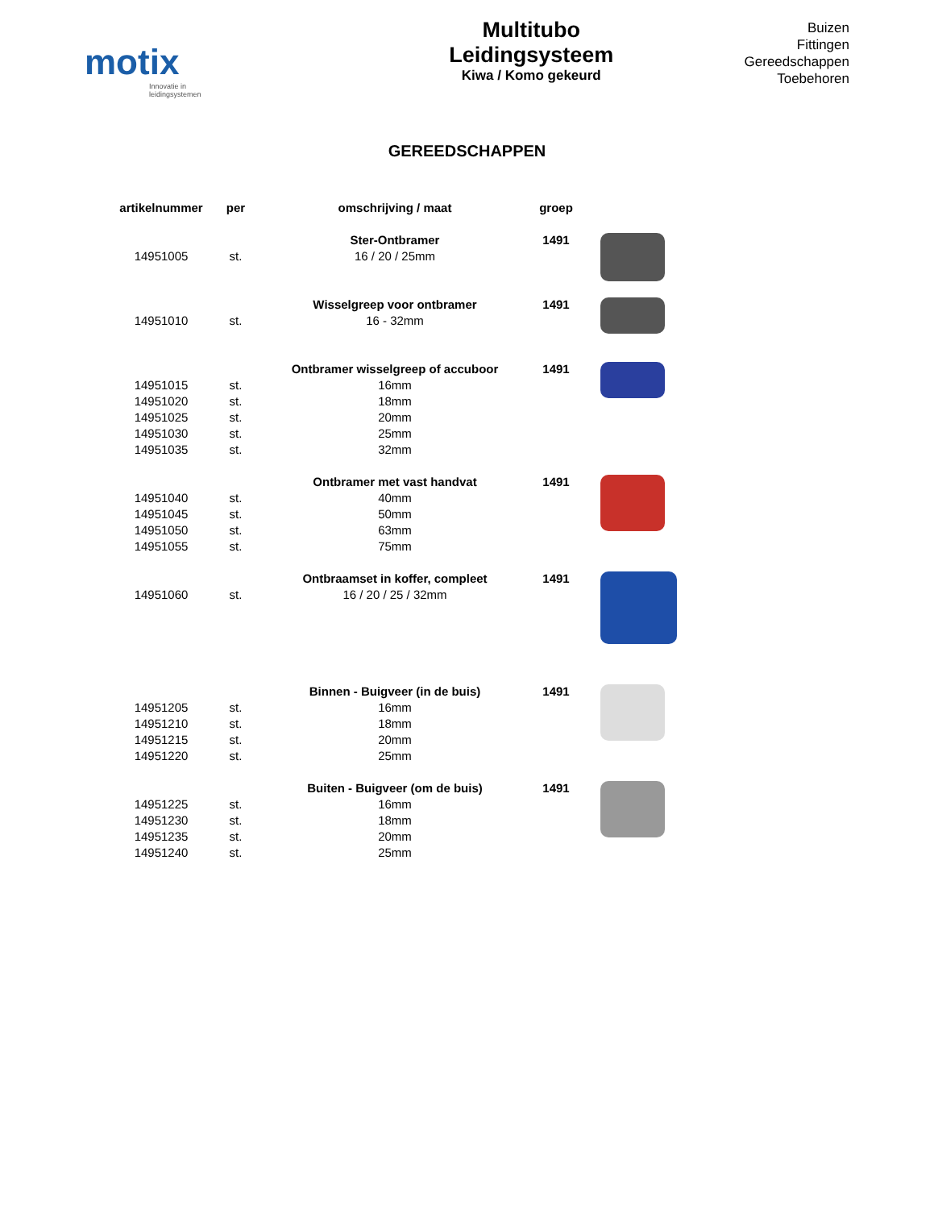motix
Innovatie in leidingsystemen
Multitubo
Leidingsysteem
Kiwa / Komo gekeurd
Buizen
Fittingen
Gereedschappen
Toebehoren
GEREEDSCHAPPEN
| artikelnummer | per | omschrijving / maat | groep | |
| --- | --- | --- | --- | --- |
| | | Ster-Ontbramer | 1491 | |
| 14951005 | st. | 16 / 20 / 25mm | | |
| | | Wisselgreep voor ontbramer | 1491 | |
| 14951010 | st. | 16 - 32mm | | |
| | | Ontbramer wisselgreep of accuboor | 1491 | |
| 14951015 | st. | 16mm | | |
| 14951020 | st. | 18mm | | |
| 14951025 | st. | 20mm | | |
| 14951030 | st. | 25mm | | |
| 14951035 | st. | 32mm | | |
| | | Ontbramer met vast handvat | 1491 | |
| 14951040 | st. | 40mm | | |
| 14951045 | st. | 50mm | | |
| 14951050 | st. | 63mm | | |
| 14951055 | st. | 75mm | | |
| | | Ontbraamset in koffer, compleet | 1491 | |
| 14951060 | st. | 16 / 20 / 25 / 32mm | | |
| | | Binnen - Buigveer (in de buis) | 1491 | |
| 14951205 | st. | 16mm | | |
| 14951210 | st. | 18mm | | |
| 14951215 | st. | 20mm | | |
| 14951220 | st. | 25mm | | |
| | | Buiten - Buigveer (om de buis) | 1491 | |
| 14951225 | st. | 16mm | | |
| 14951230 | st. | 18mm | | |
| 14951235 | st. | 20mm | | |
| 14951240 | st. | 25mm | | |